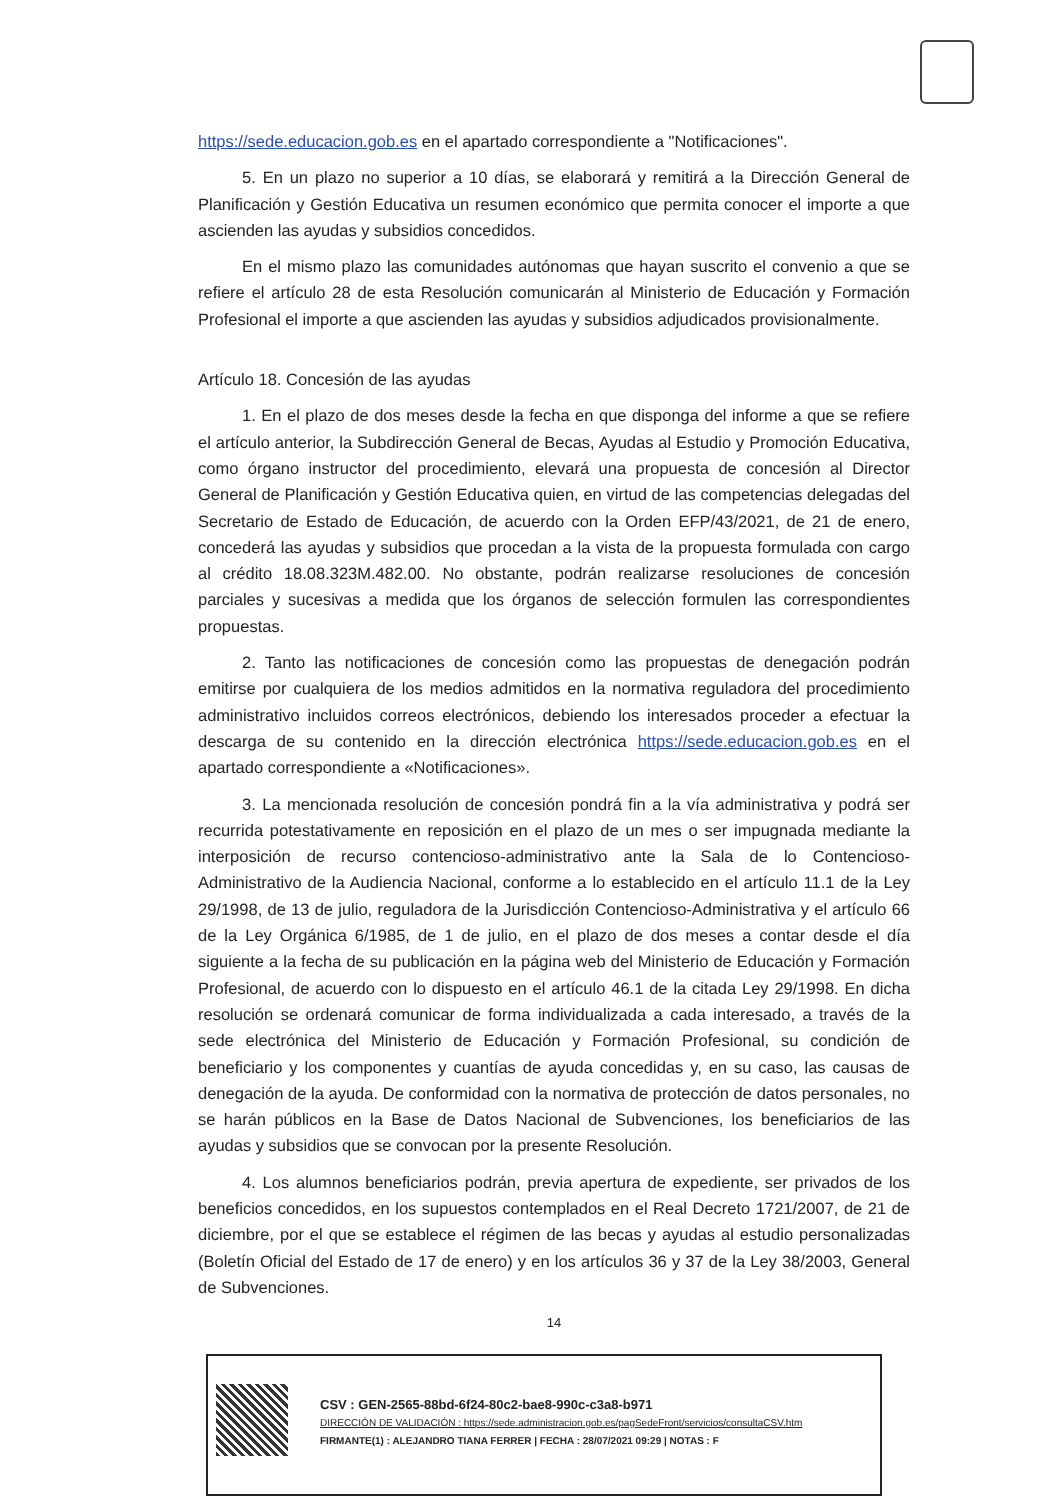https://sede.educacion.gob.es en el apartado correspondiente a "Notificaciones".
5. En un plazo no superior a 10 días, se elaborará y remitirá a la Dirección General de Planificación y Gestión Educativa un resumen económico que permita conocer el importe a que ascienden las ayudas y subsidios concedidos.
En el mismo plazo las comunidades autónomas que hayan suscrito el convenio a que se refiere el artículo 28 de esta Resolución comunicarán al Ministerio de Educación y Formación Profesional el importe a que ascienden las ayudas y subsidios adjudicados provisionalmente.
Artículo 18. Concesión de las ayudas
1. En el plazo de dos meses desde la fecha en que disponga del informe a que se refiere el artículo anterior, la Subdirección General de Becas, Ayudas al Estudio y Promoción Educativa, como órgano instructor del procedimiento, elevará una propuesta de concesión al Director General de Planificación y Gestión Educativa quien, en virtud de las competencias delegadas del Secretario de Estado de Educación, de acuerdo con la Orden EFP/43/2021, de 21 de enero, concederá las ayudas y subsidios que procedan a la vista de la propuesta formulada con cargo al crédito 18.08.323M.482.00. No obstante, podrán realizarse resoluciones de concesión parciales y sucesivas a medida que los órganos de selección formulen las correspondientes propuestas.
2. Tanto las notificaciones de concesión como las propuestas de denegación podrán emitirse por cualquiera de los medios admitidos en la normativa reguladora del procedimiento administrativo incluidos correos electrónicos, debiendo los interesados proceder a efectuar la descarga de su contenido en la dirección electrónica https://sede.educacion.gob.es en el apartado correspondiente a «Notificaciones».
3. La mencionada resolución de concesión pondrá fin a la vía administrativa y podrá ser recurrida potestativamente en reposición en el plazo de un mes o ser impugnada mediante la interposición de recurso contencioso-administrativo ante la Sala de lo Contencioso-Administrativo de la Audiencia Nacional, conforme a lo establecido en el artículo 11.1 de la Ley 29/1998, de 13 de julio, reguladora de la Jurisdicción Contencioso-Administrativa y el artículo 66 de la Ley Orgánica 6/1985, de 1 de julio, en el plazo de dos meses a contar desde el día siguiente a la fecha de su publicación en la página web del Ministerio de Educación y Formación Profesional, de acuerdo con lo dispuesto en el artículo 46.1 de la citada Ley 29/1998. En dicha resolución se ordenará comunicar de forma individualizada a cada interesado, a través de la sede electrónica del Ministerio de Educación y Formación Profesional, su condición de beneficiario y los componentes y cuantías de ayuda concedidas y, en su caso, las causas de denegación de la ayuda. De conformidad con la normativa de protección de datos personales, no se harán públicos en la Base de Datos Nacional de Subvenciones, los beneficiarios de las ayudas y subsidios que se convocan por la presente Resolución.
4. Los alumnos beneficiarios podrán, previa apertura de expediente, ser privados de los beneficios concedidos, en los supuestos contemplados en el Real Decreto 1721/2007, de 21 de diciembre, por el que se establece el régimen de las becas y ayudas al estudio personalizadas (Boletín Oficial del Estado de 17 de enero) y en los artículos 36 y 37 de la Ley 38/2003, General de Subvenciones.
14
CSV : GEN-2565-88bd-6f24-80c2-bae8-990c-c3a8-b971
DIRECCIÓN DE VALIDACIÓN : https://sede.administracion.gob.es/pagSedeFront/servicios/consultaCSV.htm
FIRMANTE(1) : ALEJANDRO TIANA FERRER | FECHA : 28/07/2021 09:29 | NOTAS : F